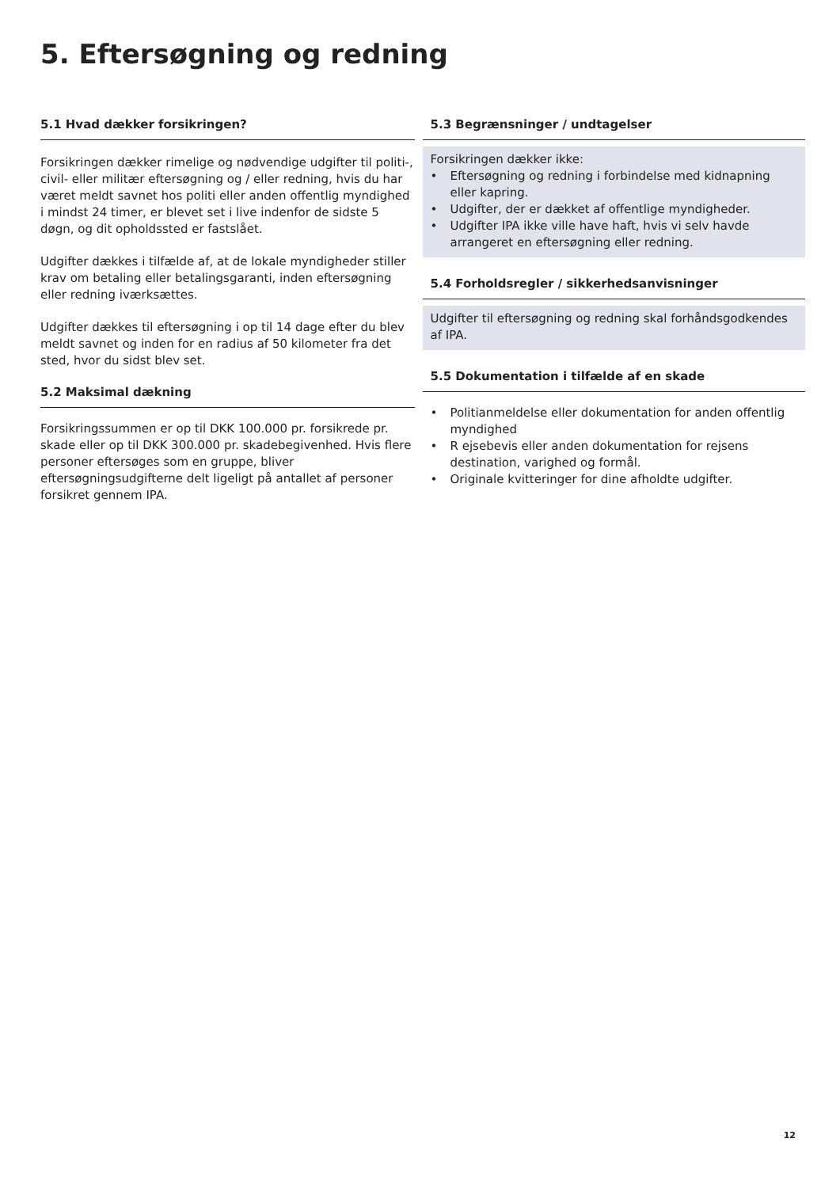5. Eftersøgning og redning
5.1 Hvad dækker forsikringen?
Forsikringen dækker rimelige og nødvendige udgifter til politi-, civil- eller militær eftersøgning og / eller redning, hvis du har været meldt savnet hos politi eller anden offentlig myndighed i mindst 24 timer, er blevet set i live indenfor de sidste 5 døgn, og dit opholdssted er fastslået.
Udgifter dækkes i tilfælde af, at de lokale myndigheder stiller krav om betaling eller betalingsgaranti, inden eftersøgning eller redning iværksættes.
Udgifter dækkes til eftersøgning i op til 14 dage efter du blev meldt savnet og inden for en radius af 50 kilometer fra det sted, hvor du sidst blev set.
5.2 Maksimal dækning
Forsikringssummen er op til DKK 100.000 pr. forsikrede pr. skade eller op til DKK 300.000 pr. skadebegivenhed. Hvis flere personer eftersøges som en gruppe, bliver eftersøgningsudgifterne delt ligeligt på antallet af personer forsikret gennem IPA.
5.3 Begrænsninger / undtagelser
Forsikringen dækker ikke:
• Eftersøgning og redning i forbindelse med kidnapning eller kapring.
• Udgifter, der er dækket af offentlige myndigheder.
• Udgifter IPA ikke ville have haft, hvis vi selv havde arrangeret en eftersøgning eller redning.
5.4 Forholdsregler / sikkerhedsanvisninger
Udgifter til eftersøgning og redning skal forhåndsgodkendes af IPA.
5.5 Dokumentation i tilfælde af en skade
• Politianmeldelse eller dokumentation for anden offentlig myndighed
• R ejsebevis eller anden dokumentation for rejsens destination, varighed og formål.
• Originale kvitteringer for dine afholdte udgifter.
12